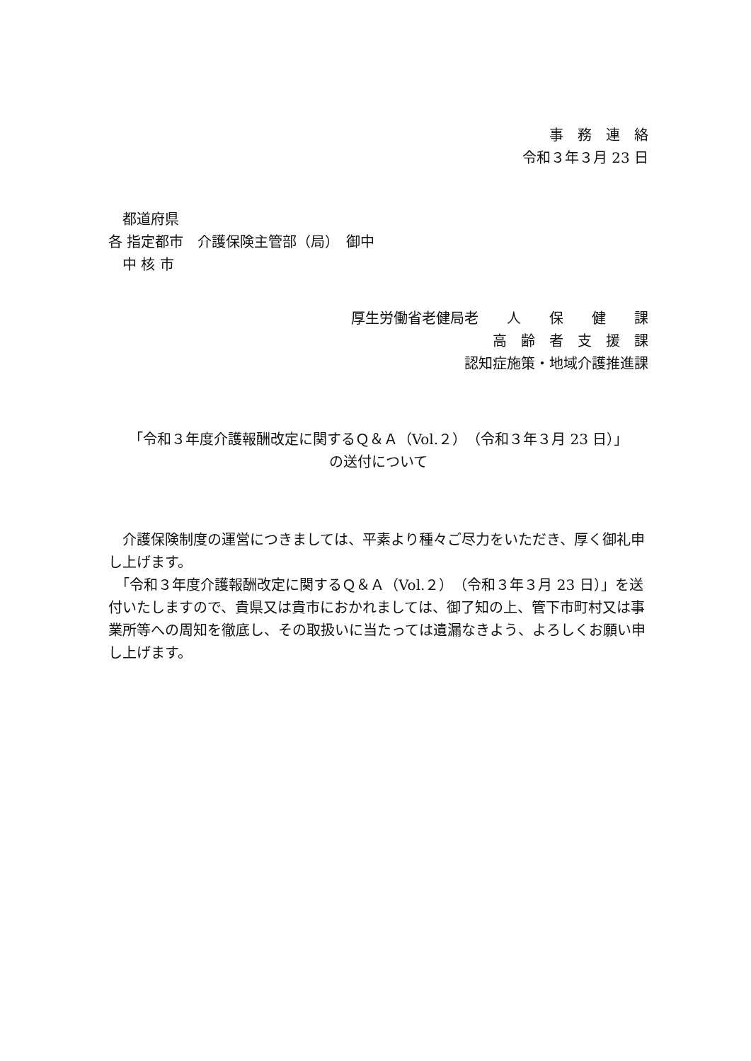事　務　連　絡
令和３年３月 23 日
　都道府県
各 指定都市　介護保険主管部（局）　御中
　中 核 市
厚生労働省老健局老　　人　　保　　健　　課
高　齢　者　支　援　課
認知症施策・地域介護推進課
「令和３年度介護報酬改定に関するＱ＆Ａ（Vol.２）（令和３年３月 23 日）」
の送付について
　介護保険制度の運営につきましては、平素より種々ご尽力をいただき、厚く御礼申し上げます。
　「令和３年度介護報酬改定に関するＱ＆Ａ（Vol.２）（令和３年３月 23 日）」を送付いたしますので、貴県又は貴市におかれましては、御了知の上、管下市町村又は事業所等への周知を徹底し、その取扱いに当たっては遺漏なきよう、よろしくお願い申し上げます。